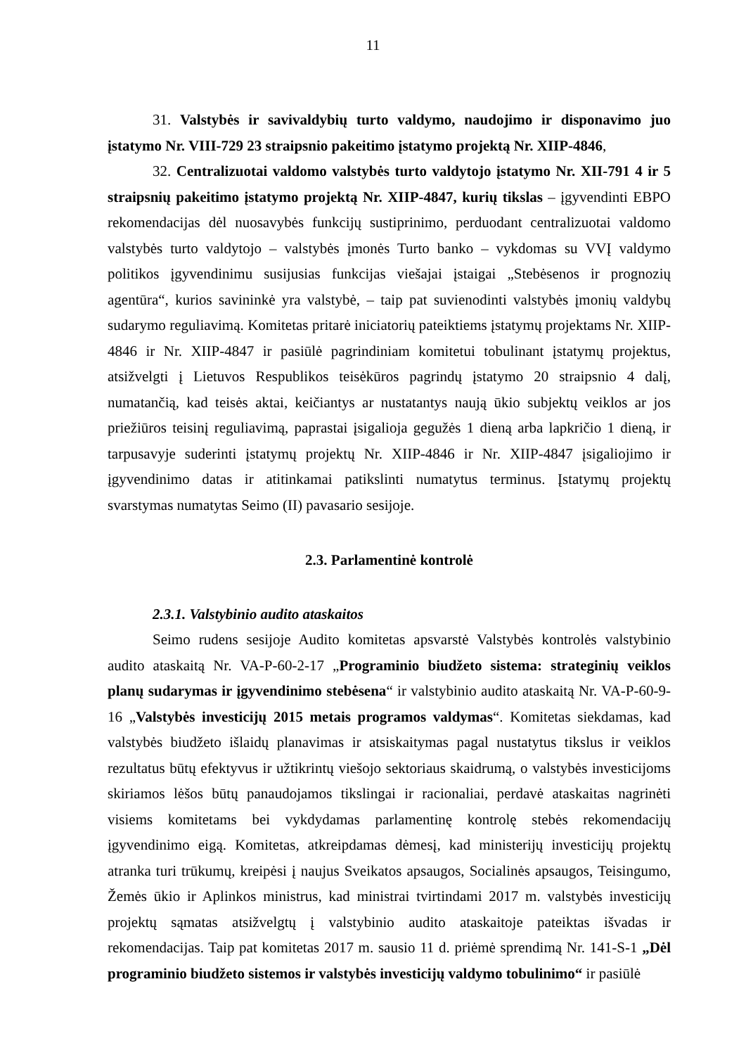11
31. Valstybės ir savivaldybių turto valdymo, naudojimo ir disponavimo juo įstatymo Nr. VIII-729 23 straipsnio pakeitimo įstatymo projektą Nr. XIIP-4846,
32. Centralizuotai valdomo valstybės turto valdytojo įstatymo Nr. XII-791 4 ir 5 straipsnių pakeitimo įstatymo projektą Nr. XIIP-4847, kurių tikslas – įgyvendinti EBPO rekomendacijas dėl nuosavybės funkcijų sustiprinimo, perduodant centralizuotai valdomo valstybės turto valdytojo – valstybės įmonės Turto banko – vykdomas su VVĮ valdymo politikos įgyvendinimu susijusias funkcijas viešajai įstaigai „Stebėsenos ir prognozių agentūra“, kurios savininkė yra valstybė, – taip pat suvienodinti valstybės įmonių valdybų sudarymo reguliavimą. Komitetas pritarė iniciatorių pateiktiems įstatymų projektams Nr. XIIP-4846 ir Nr. XIIP-4847 ir pasiūlė pagrindiniam komitetui tobulinant įstatymų projektus, atsižvelgti į Lietuvos Respublikos teisėkūros pagrindų įstatymo 20 straipsnio 4 dalį, numatančią, kad teisės aktai, keičiantys ar nustatantys naują ūkio subjektų veiklos ar jos priežiūros teisinį reguliavimą, paprastai įsigalioja gegužės 1 dieną arba lapkričio 1 dieną, ir tarpusavyje suderinti įstatymų projektų Nr. XIIP-4846 ir Nr. XIIP-4847 įsigaliojimo ir įgyvendinimo datas ir atitinkamai patikslinti numatytus terminus. Įstatymų projektų svarstymas numatytas Seimo (II) pavasario sesijoje.
2.3. Parlamentinė kontrolė
2.3.1. Valstybinio audito ataskaitos
Seimo rudens sesijoje Audito komitetas apsvarstė Valstybės kontrolės valstybinio audito ataskaitą Nr. VA-P-60-2-17 „Programinio biudžeto sistema: strateginių veiklos planų sudarymas ir įgyvendinimo stebėsena“ ir valstybinio audito ataskaitą Nr. VA-P-60-9-16 „Valstybės investicijų 2015 metais programos valdymas“. Komitetas siekdamas, kad valstybės biudžeto išlaidų planavimas ir atsiskaitymas pagal nustatytus tikslus ir veiklos rezultatus būtų efektyvus ir užtikrintų viešojo sektoriaus skaidrumą, o valstybės investicijoms skiriamos lėšos būtų panaudojamos tikslingai ir racionaliai, perdavė ataskaitas nagrinėti visiems komitetams bei vykdydamas parlamentinę kontrolę stebės rekomendacijų įgyvendinimo eigą. Komitetas, atkreipdamas dėmesį, kad ministerijų investicijų projektų atranka turi trūkumų, kreipėsi į naujus Sveikatos apsaugos, Socialinės apsaugos, Teisingumo, Žemės ūkio ir Aplinkos ministrus, kad ministrai tvirtindami 2017 m. valstybės investicijų projektų sąmatas atsižvelgtų į valstybinio audito ataskaitoje pateiktas išvadas ir rekomendacijas. Taip pat komitetas 2017 m. sausio 11 d. priėmė sprendimą Nr. 141-S-1 „Dėl programinio biudžeto sistemos ir valstybės investicijų valdymo tobulinimo“ ir pasiūlė